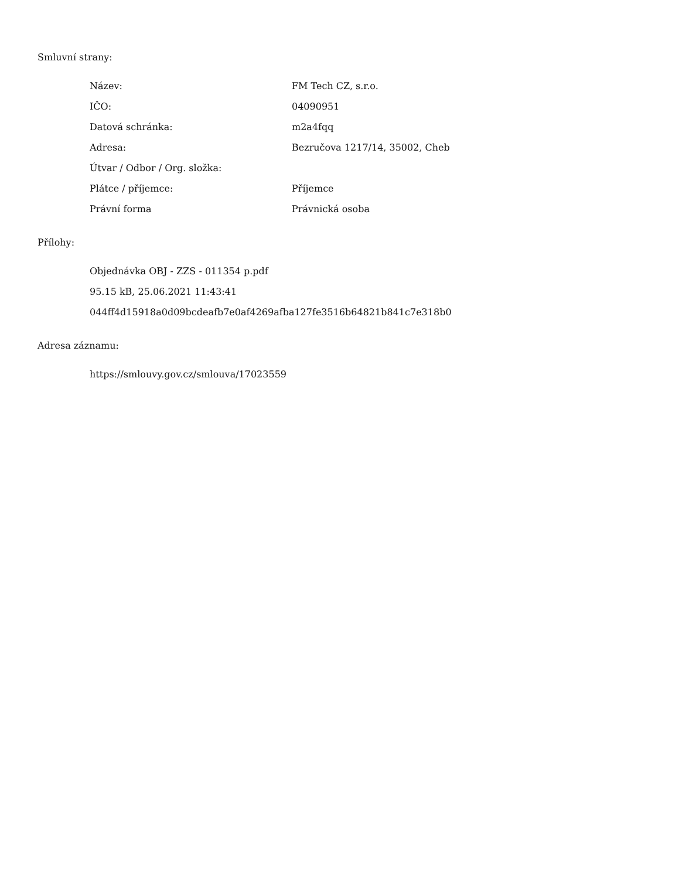Smluvní strany:
| Název: | FM Tech CZ, s.r.o. |
| IČO: | 04090951 |
| Datová schránka: | m2a4fqq |
| Adresa: | Bezručova 1217/14, 35002, Cheb |
| Útvar / Odbor / Org. složka: | |
| Plátce / příjemce: | Příjemce |
| Právní forma | Právnická osoba |
Přílohy:
Objednávka OBJ - ZZS - 011354 p.pdf
95.15 kB, 25.06.2021 11:43:41
044ff4d15918a0d09bcdeafb7e0af4269afba127fe3516b64821b841c7e318b0
Adresa záznamu:
https://smlouvy.gov.cz/smlouva/17023559